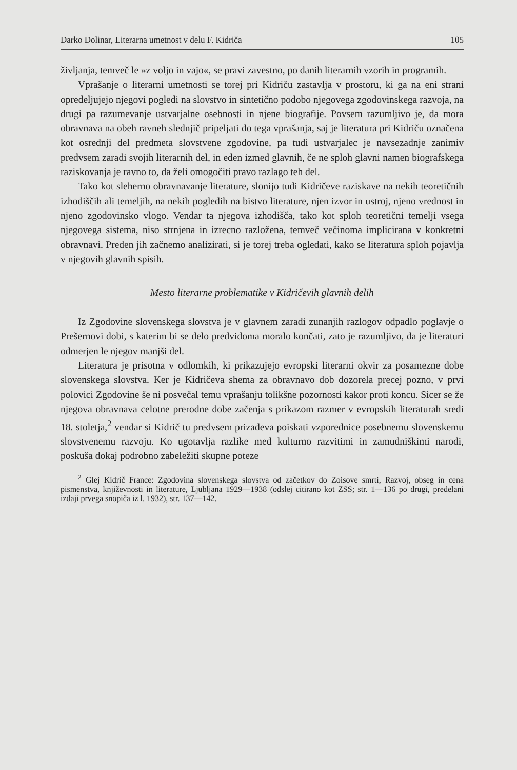Darko Dolinar, Literarna umetnost v delu F. Kidriča 105
življanja, temveč le »z voljo in vajo«, se pravi zavestno, po danih literarnih vzorih in programih.
Vprašanje o literarni umetnosti se torej pri Kidriču zastavlja v prostoru, ki ga na eni strani opredeljujejo njegovi pogledi na slovstvo in sintetično podobo njegovega zgodovinskega razvoja, na drugi pa razumevanje ustvarjalne osebnosti in njene biografije. Povsem razumljivo je, da mora obravnava na obeh ravneh slednjič pripeljati do tega vprašanja, saj je literatura pri Kidriču označena kot osrednji del predmeta slovstvene zgodovine, pa tudi ustvarjalec je navsezadnje zanimiv predvsem zaradi svojih literarnih del, in eden izmed glavnih, če ne sploh glavni namen biografskega raziskovanja je ravno to, da želi omogočiti pravo razlago teh del.
Tako kot sleherno obravnavanje literature, slonijo tudi Kidričeve raziskave na nekih teoretičnih izhodiščih ali temeljih, na nekih pogledih na bistvo literature, njen izvor in ustroj, njeno vrednost in njeno zgodovinsko vlogo. Vendar ta njegova izhodišča, tako kot sploh teoretični temelji vsega njegovega sistema, niso strnjena in izrecno razložena, temveč večinoma implicirana v konkretni obravnavi. Preden jih začnemo analizirati, si je torej treba ogledati, kako se literatura sploh pojavlja v njegovih glavnih spisih.
Mesto literarne problematike v Kidričevih glavnih delih
Iz Zgodovine slovenskega slovstva je v glavnem zaradi zunanjih razlogov odpadlo poglavje o Prešernovi dobi, s katerim bi se delo predvidoma moralo končati, zato je razumljivo, da je literaturi odmerjen le njegov manjši del.
Literatura je prisotna v odlomkih, ki prikazujejo evropski literarni okvir za posamezne dobe slovenskega slovstva. Ker je Kidričeva shema za obravnavo dob dozorela precej pozno, v prvi polovici Zgodovine še ni posvečal temu vprašanju tolikšne pozornosti kakor proti koncu. Sicer se že njegova obravnava celotne prerodne dobe začenja s prikazom razmer v evropskih literaturah sredi 18. stoletja,<sup>2</sup> vendar si Kidrič tu predvsem prizadeva poiskati vzporednice posebnemu slovenskemu slovstvenemu razvoju. Ko ugotavlja razlike med kulturno razvitimi in zamudniškimi narodi, poskuša dokaj podrobno zabeležiti skupne poteze
<sup>2</sup> Glej Kidrič France: Zgodovina slovenskega slovstva od začetkov do Zoisove smrti, Razvoj, obseg in cena pismenstva, književnosti in literature, Ljubljana 1929—1938 (odslej citirano kot ZSS; str. 1—136 po drugi, predelani izdaji prvega snopiča iz l. 1932), str. 137—142.